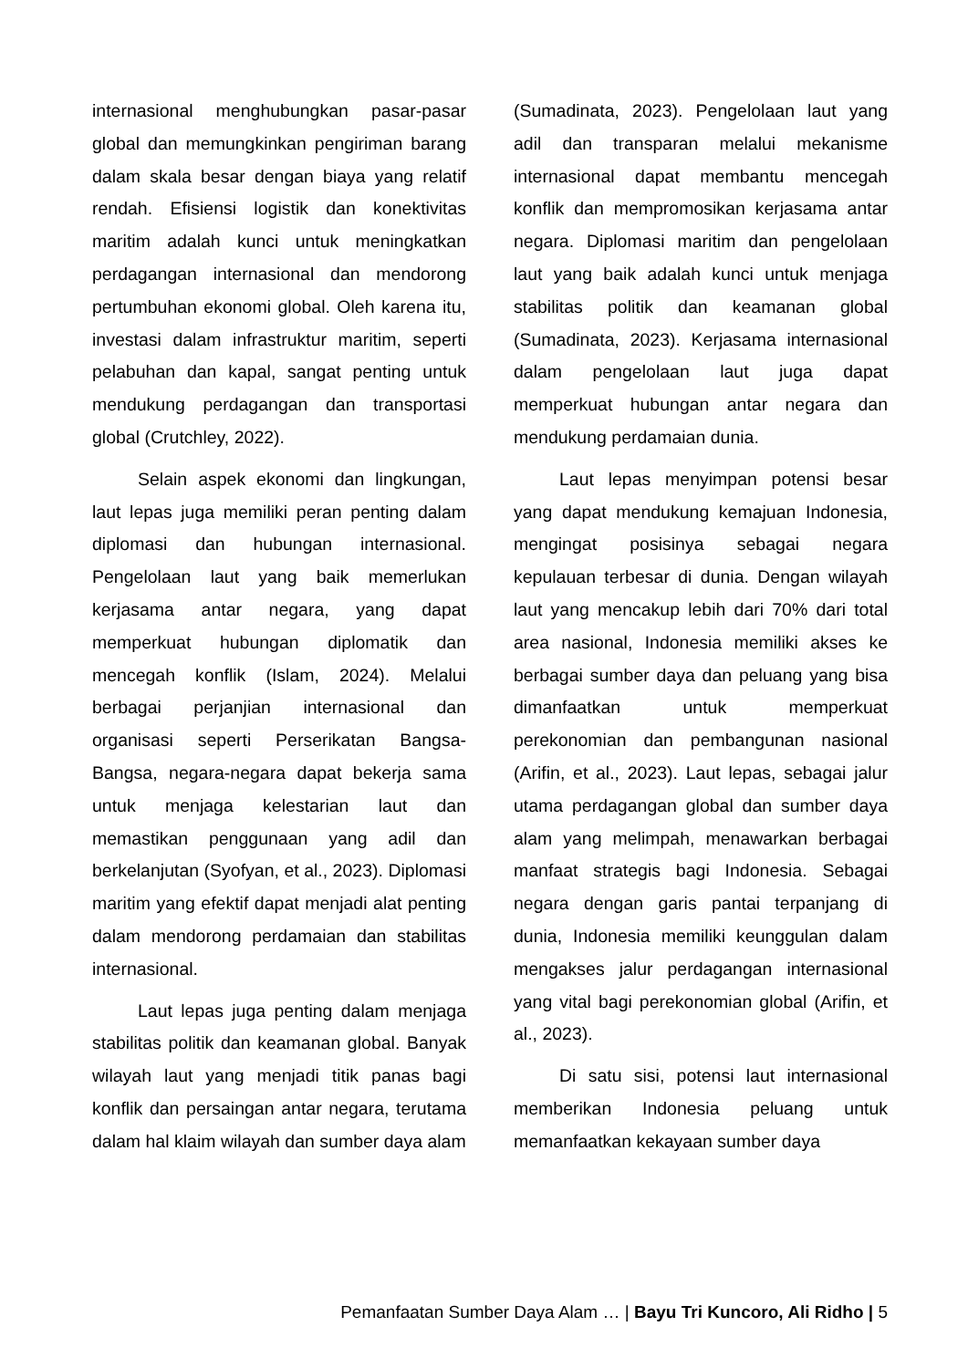internasional menghubungkan pasar-pasar global dan memungkinkan pengiriman barang dalam skala besar dengan biaya yang relatif rendah. Efisiensi logistik dan konektivitas maritim adalah kunci untuk meningkatkan perdagangan internasional dan mendorong pertumbuhan ekonomi global. Oleh karena itu, investasi dalam infrastruktur maritim, seperti pelabuhan dan kapal, sangat penting untuk mendukung perdagangan dan transportasi global (Crutchley, 2022).
Selain aspek ekonomi dan lingkungan, laut lepas juga memiliki peran penting dalam diplomasi dan hubungan internasional. Pengelolaan laut yang baik memerlukan kerjasama antar negara, yang dapat memperkuat hubungan diplomatik dan mencegah konflik (Islam, 2024). Melalui berbagai perjanjian internasional dan organisasi seperti Perserikatan Bangsa-Bangsa, negara-negara dapat bekerja sama untuk menjaga kelestarian laut dan memastikan penggunaan yang adil dan berkelanjutan (Syofyan, et al., 2023). Diplomasi maritim yang efektif dapat menjadi alat penting dalam mendorong perdamaian dan stabilitas internasional.
Laut lepas juga penting dalam menjaga stabilitas politik dan keamanan global. Banyak wilayah laut yang menjadi titik panas bagi konflik dan persaingan antar negara, terutama dalam hal klaim wilayah dan sumber daya alam
(Sumadinata, 2023). Pengelolaan laut yang adil dan transparan melalui mekanisme internasional dapat membantu mencegah konflik dan mempromosikan kerjasama antar negara. Diplomasi maritim dan pengelolaan laut yang baik adalah kunci untuk menjaga stabilitas politik dan keamanan global (Sumadinata, 2023). Kerjasama internasional dalam pengelolaan laut juga dapat memperkuat hubungan antar negara dan mendukung perdamaian dunia.
Laut lepas menyimpan potensi besar yang dapat mendukung kemajuan Indonesia, mengingat posisinya sebagai negara kepulauan terbesar di dunia. Dengan wilayah laut yang mencakup lebih dari 70% dari total area nasional, Indonesia memiliki akses ke berbagai sumber daya dan peluang yang bisa dimanfaatkan untuk memperkuat perekonomian dan pembangunan nasional (Arifin, et al., 2023). Laut lepas, sebagai jalur utama perdagangan global dan sumber daya alam yang melimpah, menawarkan berbagai manfaat strategis bagi Indonesia. Sebagai negara dengan garis pantai terpanjang di dunia, Indonesia memiliki keunggulan dalam mengakses jalur perdagangan internasional yang vital bagi perekonomian global (Arifin, et al., 2023).
Di satu sisi, potensi laut internasional memberikan Indonesia peluang untuk memanfaatkan kekayaan sumber daya
Pemanfaatan Sumber Daya Alam … | Bayu Tri Kuncoro, Ali Ridho | 5